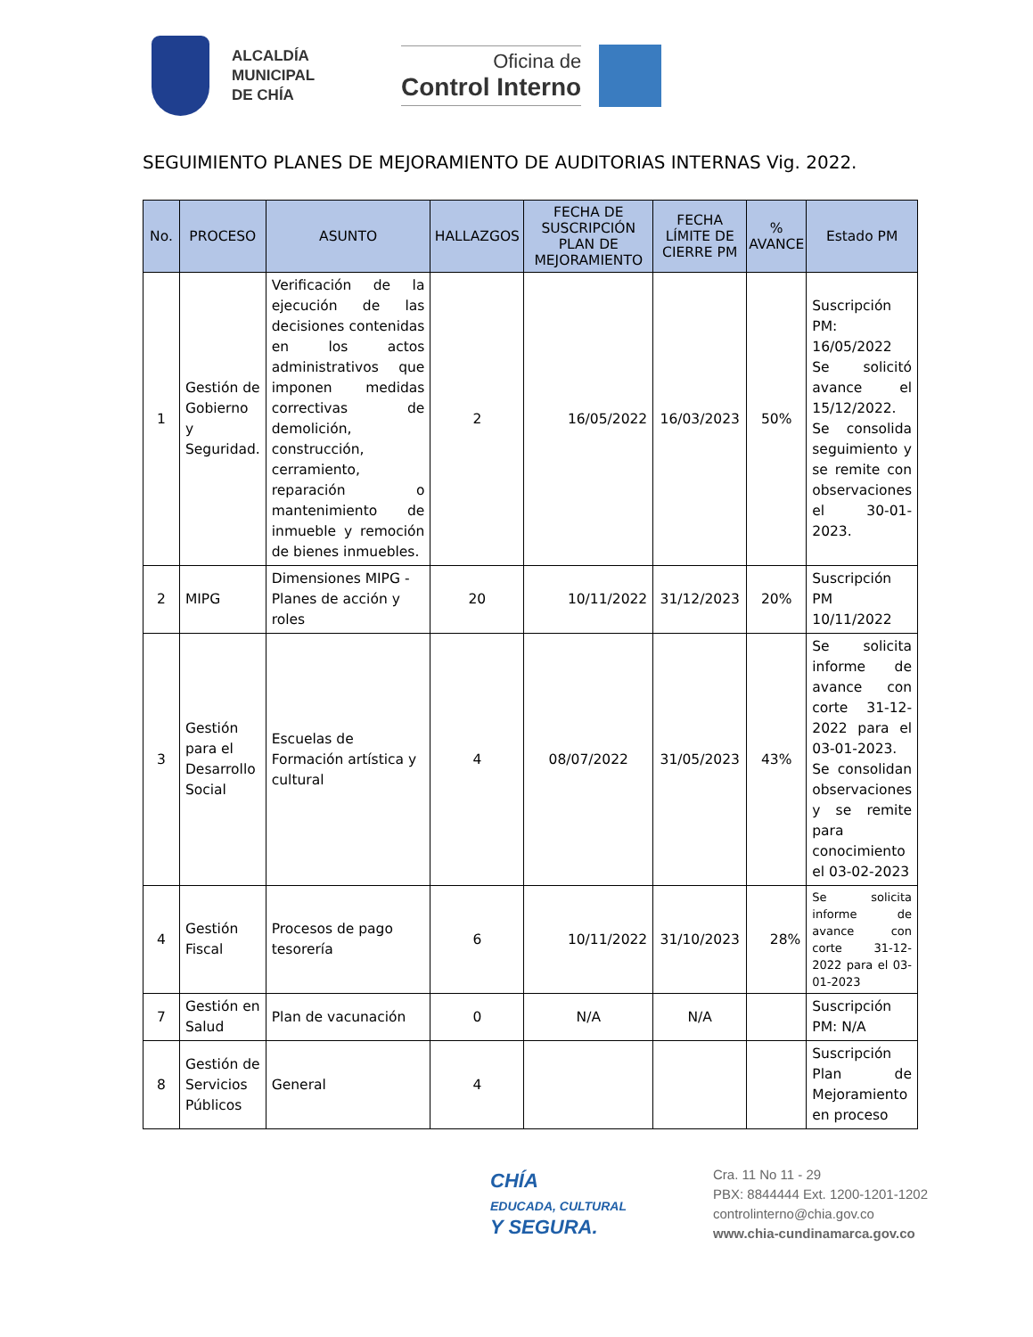ALCALDÍA
MUNICIPAL
DE CHÍA
Oficina de
Control Interno
SEGUIMIENTO PLANES DE MEJORAMIENTO DE AUDITORIAS INTERNAS Vig. 2022.
| No. | PROCESO | ASUNTO | HALLAZGOS | FECHA DE SUSCRIPCIÓN PLAN DE MEJORAMIENTO | FECHA LÍMITE DE CIERRE PM | % AVANCE | Estado PM |
| --- | --- | --- | --- | --- | --- | --- | --- |
| 1 | Gestión de Gobierno y Seguridad. | Verificación de la ejecución de las decisiones contenidas en los actos administrativos que imponen medidas correctivas de demolición, construcción, cerramiento, reparación o mantenimiento de inmueble y remoción de bienes inmuebles. | 2 | 16/05/2022 | 16/03/2023 | 50% | Suscripción PM: 16/05/2022 Se solicitó avance el 15/12/2022. Se consolida seguimiento y se remite con observaciones el 30-01-2023. |
| 2 | MIPG | Dimensiones MIPG - Planes de acción y roles | 20 | 10/11/2022 | 31/12/2023 | 20% | Suscripción PM 10/11/2022 |
| 3 | Gestión para el Desarrollo Social | Escuelas de Formación artística y cultural | 4 | 08/07/2022 | 31/05/2023 | 43% | Se solicita informe de avance con corte 31-12-2022 para el 03-01-2023. Se consolidan observaciones y se remite para conocimiento el 03-02-2023 |
| 4 | Gestión Fiscal | Procesos de pago tesorería | 6 | 10/11/2022 | 31/10/2023 | 28% | Se solicita informe de avance con corte 31-12-2022 para el 03-01-2023 |
| 7 | Gestión en Salud | Plan de vacunación | 0 | N/A | N/A | | Suscripción PM: N/A |
| 8 | Gestión de Servicios Públicos | General | 4 | | | | Suscripción Plan de Mejoramiento en proceso |
CHÍA
EDUCADA, CULTURAL
Y SEGURA.
Cra. 11 No 11 - 29
PBX: 8844444 Ext. 1200-1201-1202
controlinterno@chia.gov.co
www.chia-cundinamarca.gov.co